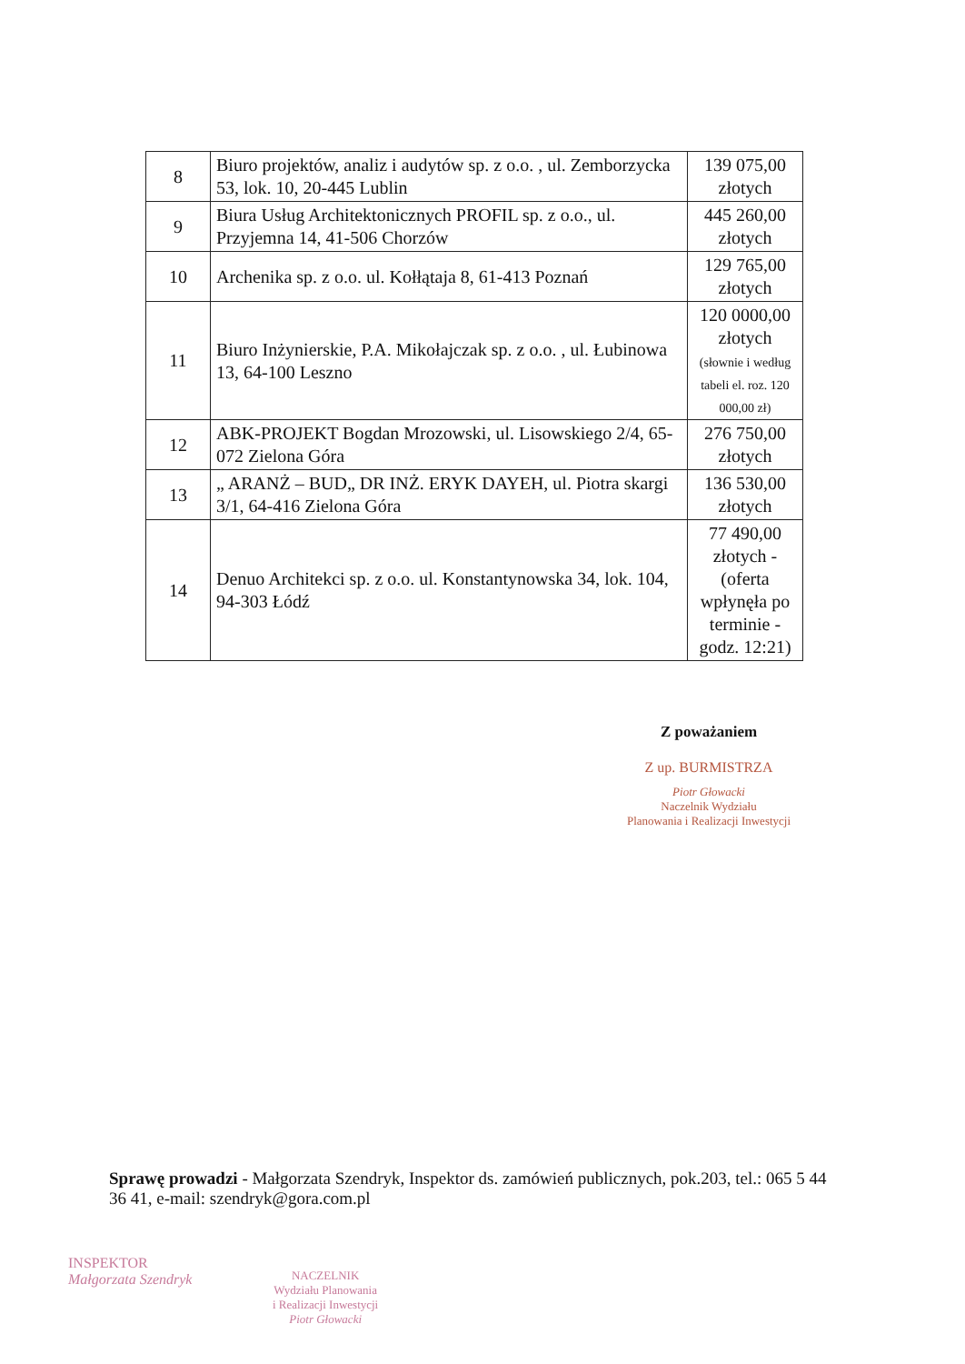| 8 | Biuro projektów, analiz i audytów sp. z o.o. , ul. Zemborzycka 53, lok. 10, 20-445 Lublin | 139 075,00 złotych |
| 9 | Biura Usług Architektonicznych PROFIL sp. z o.o., ul. Przyjemna 14, 41-506 Chorzów | 445 260,00 złotych |
| 10 | Archenika sp. z o.o. ul. Kołłątaja 8, 61-413 Poznań | 129 765,00 złotych |
| 11 | Biuro Inżynierskie, P.A. Mikołajczak sp. z o.o. , ul. Łubinowa 13, 64-100 Leszno | 120 0000,00 złotych (słownie i według tabeli el. roz. 120 000,00 zł) |
| 12 | ABK-PROJEKT Bogdan Mrozowski, ul. Lisowskiego 2/4, 65-072 Zielona Góra | 276 750,00 złotych |
| 13 | „ ARANŻ – BUD„ DR INŻ. ERYK DAYEH, ul. Piotra skargi 3/1, 64-416 Zielona Góra | 136 530,00 złotych |
| 14 | Denuo Architekci sp. z o.o. ul. Konstantynowska 34, lok. 104, 94-303 Łódź | 77 490,00 złotych - (oferta wpłynęła po terminie - godz. 12:21) |
Z poważaniem
Z up. BURMISTRZA
Piotr Głowacki
Naczelnik Wydziału
Planowania i Realizacji Inwestycji
Sprawę prowadzi - Małgorzata Szendryk, Inspektor ds. zamówień publicznych, pok.203, tel.: 065 5 44 36 41, e-mail: szendryk@gora.com.pl
INSPEKTOR
Małgorzata Szendryk
NACZELNIK
Wydziału Planowania
i Realizacji Inwestycji
Piotr Głowacki